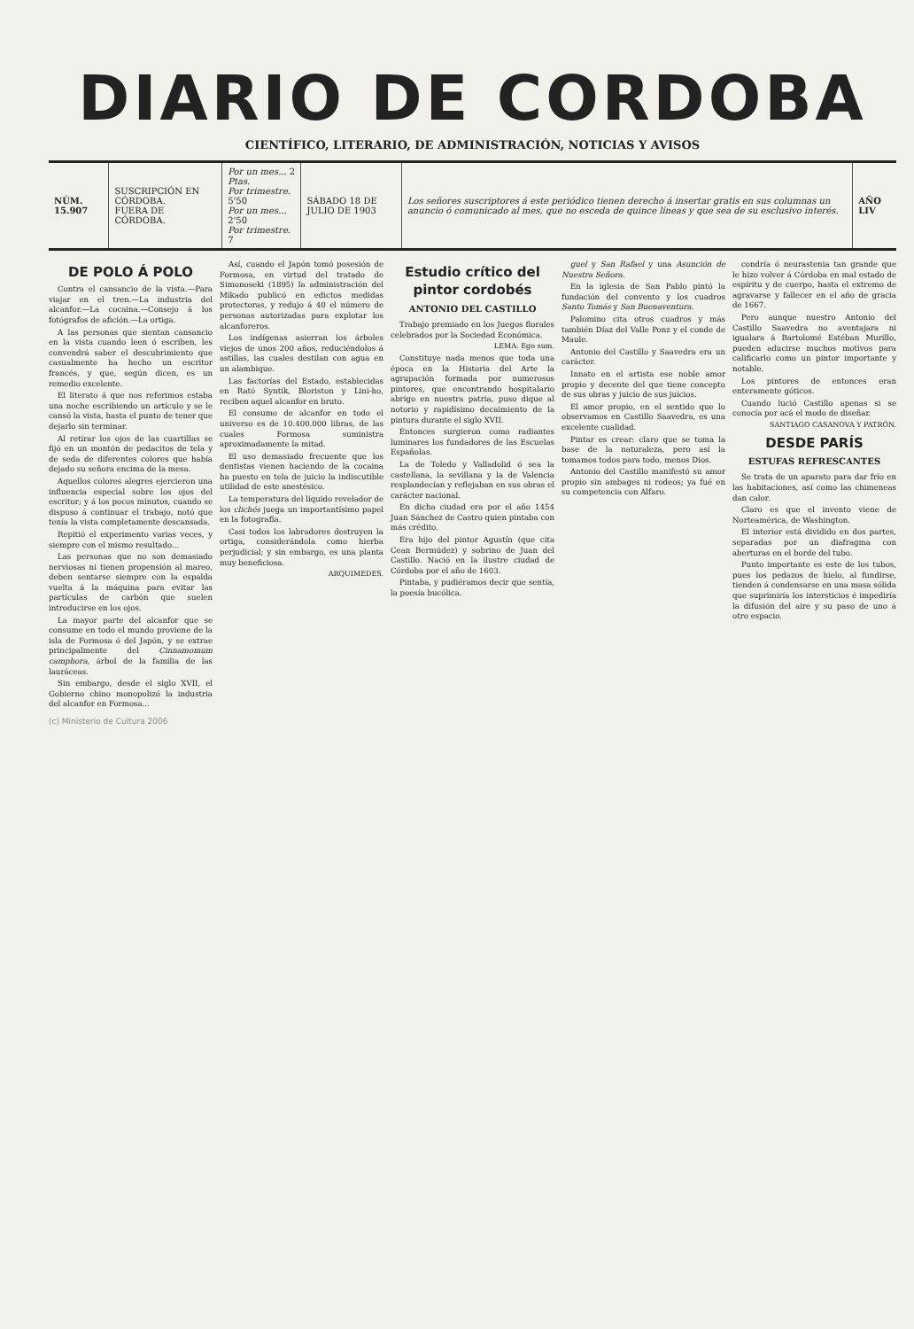DIARIO DE CORDOBA
CIENTÍFICO, LITERARIO, DE ADMINISTRACIÓN, NOTICIAS Y AVISOS
| NÚM. 15.907 | SUSCRIPCIÓN EN CÓRDOBA. FUERA DE CÓRDOBA. | Por un mes... 2 Ptas. Por trimestre. 5'50 Por un mes... 2'50 Por trimestre. 7 | SÁBADO 18 DE JULIO DE 1903 | Los señores suscriptores á este periódico tienen derecho á insertar gratis en sus columnas un anuncio ó comunicado al mes, que no esceda de quince líneas y que sea de su esclusivo interés. | AÑO LIV |
DE POLO Á POLO
Contra el cansancio de la vista.—Para viajar en el tren.—La industria del alcanfor.—La cocaina.—Consejo á los fotógrafos de afición.—La ortiga.
A las personas que sientan cansancio en la vista cuando leen ó escriben, les convendrá saber el descubrimiento que casualmente ha hecho un escritor francés, y que, según dicen, es un remedio excelente.
El literato á que nos referimos estaba una noche escribiendo un artículo y se le cansó la vista, hasta el punto de tener que dejarlo sin terminar.
Al retirar los ojos de las cuartillas se fijó en un montón de pedacitos de tela y de seda de diferentes colores que había dejado su señora encima de la mesa.
Aquellos colores alegres ejercieron una influencia especial sobre los ojos del escritor; y á los pocos minutos, cuando se dispuso á continuar el trabajo, notó que tenía la vista completamente descansada.
Repitió el experimento varias veces, y siempre con el mismo resultado...
Las personas que no son demasiado nerviosas ni tienen propensión al mareo, deben sentarse siempre con la espalda vuelta á la máquina para evitar las partículas de carbón que suelen introducirse en los ojos.
La mayor parte del alcanfor que se consume en todo el mundo proviene de la isla de Formosa ó del Japón, y se extrae principalmente del Cinnamomum camphora, árbol de la familia de las lauráceas.
Sin embargo, desde el siglo XVII, el Gobierno chino monopolizó la industria del alcanfor en Formosa...
Así, cuando el Japón tomó posesión de Formosa, en virtud del tratado de Simonoseki (1895) la administración del Mikado publicó en edictos medidas protectoras, y redujo á 40 el número de personas autorizadas para explotar los alcanforeros.
Los indígenas asierran los árboles viejos de unos 200 años, reduciéndolos á astillas, las cuales destilan con agua en un alambique.
Las factorías del Estado, establecidas en Rató Syntik, Bloriston y Lini-ho, reciben aquel alcanfor en bruto.
El consumo de alcanfor en todo el universo es de 10.400.000 libras, de las cuales Formosa suministra aproximadamente la mitad.
El uso demasiado frecuente que los dentistas vienen haciendo de la cocaina ha puesto en tela de juicio la indiscutible utilidad de este anestésico.
La temperatura del líquido revelador de los clichés juega un importantísimo papel en la fotografía.
Casi todos los labradores destruyen la ortiga, considerándola como hierba perjudicial; y sin embargo, es una planta muy beneficiosa.
ARQUIMEDES.
Estudio crítico del pintor cordobés
ANTONIO DEL CASTILLO
Trabajo premiado en los Juegos florales celebrados por la Sociedad Económica.
LEMA: Ego sum.
Constituye nada menos que toda una época en la Historia del Arte la agrupación formada por numerosos pintores, que encontrando hospitalario abrigo en nuestra patria, puso dique al notorio y rapidísimo decaimiento de la pintura durante el siglo XVII.
Entonces surgieron como radiantes luminares los fundadores de las Escuelas Españolas.
La de Toledo y Valladolid ó sea la castellana, la sevillana y la de Valencia resplandecían y reflejaban en sus obras el carácter nacional.
En dicha ciudad era por el año 1454 Juan Sánchez de Castro quien pintaba con más crédito.
Era hijo del pintor Agustín (que cita Cean Bermúdez) y sobrino de Juan del Castillo. Nació en la ilustre ciudad de Córdoba por el año de 1603.
Pintaba, y pudiéramos decir que sentía, la poesía bucólica.
guel y San Rafael y una Asunción de Nuestra Señora.
En la iglesia de San Pablo pintó la fundación del convento y los cuadros Santo Tomás y San Buenaventura.
Palomino cita otros cuadros y más también Díaz del Valle Ponz y el conde de Maule.
Antonio del Castillo y Saavedra era un carácter.
Innato en el artista ese noble amor propio y decente del que tiene concepto de sus obras y juicio de sus juicios.
El amor propio, en el sentido que lo observamos en Castillo Saavedra, es una excelente cualidad.
Pintar es crear: claro que se toma la base de la naturaleza, pero así la tomamos todos para todo, menos Dios.
Antonio del Castillo manifestó su amor propio sin ambages ni rodeos; ya fué en su competencia con Alfaro.
condría ó neurastenia tan grande que le hizo volver á Córdoba en mal estado de espíritu y de cuerpo, hasta el extremo de agravarse y fallecer en el año de gracia de 1667.
Pero aunque nuestro Antonio del Castillo Saavedra no aventajara ni igualara á Bartolomé Estéban Murillo, pueden aducirse muchos motivos para calificarlo como un pintor importante y notable.
Los pintores de entonces eran enteramente góticos.
Cuando lució Castillo apenas si se conocía por acá el modo de diseñar.
SANTIAGO CASANOVA Y PATRÓN.
DESDE PARÍS
ESTUFAS REFRESCANTES
Se trata de un aparato para dar frío en las habitaciones, así como las chimeneas dan calor.
Claro es que el invento viene de Norteamérica, de Washington.
El interior está dividido en dos partes, separadas por un diafragma con aberturas en el borde del tubo.
Punto importante es este de los tubos, pues los pedazos de hielo, al fundirse, tienden á condensarse en una masa sólida que suprimiría los intersticios é impediría la difusión del aire y su paso de uno á otro espacio.
(c) Ministerio de Cultura 2006